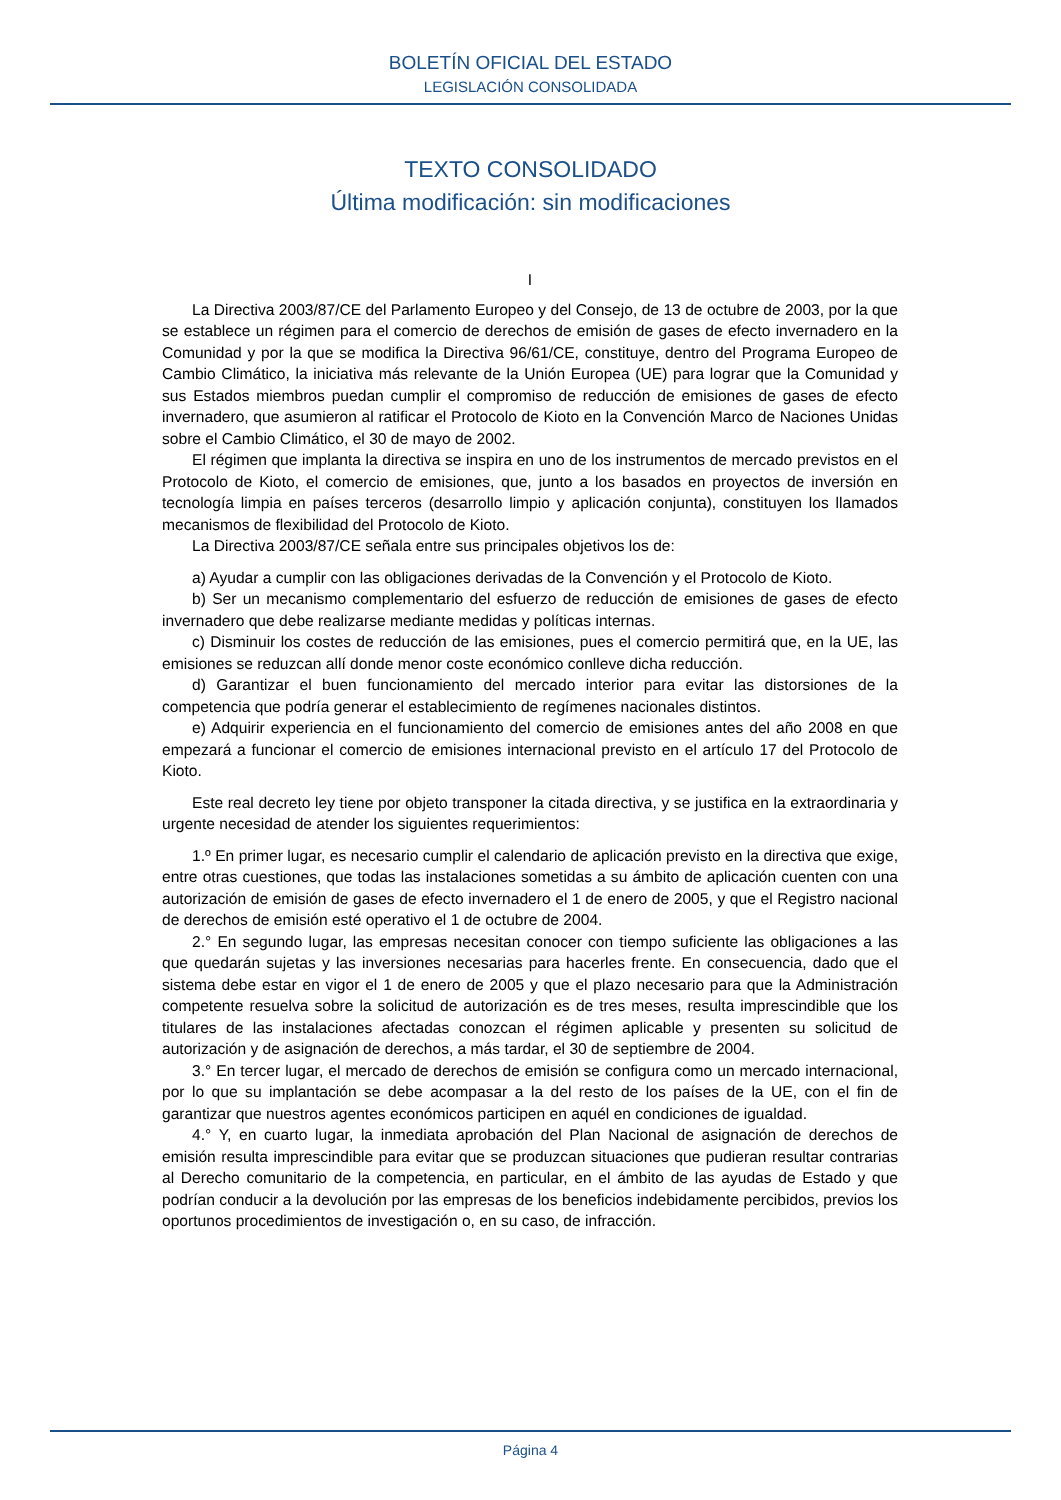BOLETÍN OFICIAL DEL ESTADO
LEGISLACIÓN CONSOLIDADA
TEXTO CONSOLIDADO
Última modificación: sin modificaciones
I
La Directiva 2003/87/CE del Parlamento Europeo y del Consejo, de 13 de octubre de 2003, por la que se establece un régimen para el comercio de derechos de emisión de gases de efecto invernadero en la Comunidad y por la que se modifica la Directiva 96/61/CE, constituye, dentro del Programa Europeo de Cambio Climático, la iniciativa más relevante de la Unión Europea (UE) para lograr que la Comunidad y sus Estados miembros puedan cumplir el compromiso de reducción de emisiones de gases de efecto invernadero, que asumieron al ratificar el Protocolo de Kioto en la Convención Marco de Naciones Unidas sobre el Cambio Climático, el 30 de mayo de 2002.
El régimen que implanta la directiva se inspira en uno de los instrumentos de mercado previstos en el Protocolo de Kioto, el comercio de emisiones, que, junto a los basados en proyectos de inversión en tecnología limpia en países terceros (desarrollo limpio y aplicación conjunta), constituyen los llamados mecanismos de flexibilidad del Protocolo de Kioto.
La Directiva 2003/87/CE señala entre sus principales objetivos los de:
a) Ayudar a cumplir con las obligaciones derivadas de la Convención y el Protocolo de Kioto.
b) Ser un mecanismo complementario del esfuerzo de reducción de emisiones de gases de efecto invernadero que debe realizarse mediante medidas y políticas internas.
c) Disminuir los costes de reducción de las emisiones, pues el comercio permitirá que, en la UE, las emisiones se reduzcan allí donde menor coste económico conlleve dicha reducción.
d) Garantizar el buen funcionamiento del mercado interior para evitar las distorsiones de la competencia que podría generar el establecimiento de regímenes nacionales distintos.
e) Adquirir experiencia en el funcionamiento del comercio de emisiones antes del año 2008 en que empezará a funcionar el comercio de emisiones internacional previsto en el artículo 17 del Protocolo de Kioto.
Este real decreto ley tiene por objeto transponer la citada directiva, y se justifica en la extraordinaria y urgente necesidad de atender los siguientes requerimientos:
1.º En primer lugar, es necesario cumplir el calendario de aplicación previsto en la directiva que exige, entre otras cuestiones, que todas las instalaciones sometidas a su ámbito de aplicación cuenten con una autorización de emisión de gases de efecto invernadero el 1 de enero de 2005, y que el Registro nacional de derechos de emisión esté operativo el 1 de octubre de 2004.
2.° En segundo lugar, las empresas necesitan conocer con tiempo suficiente las obligaciones a las que quedarán sujetas y las inversiones necesarias para hacerles frente. En consecuencia, dado que el sistema debe estar en vigor el 1 de enero de 2005 y que el plazo necesario para que la Administración competente resuelva sobre la solicitud de autorización es de tres meses, resulta imprescindible que los titulares de las instalaciones afectadas conozcan el régimen aplicable y presenten su solicitud de autorización y de asignación de derechos, a más tardar, el 30 de septiembre de 2004.
3.° En tercer lugar, el mercado de derechos de emisión se configura como un mercado internacional, por lo que su implantación se debe acompasar a la del resto de los países de la UE, con el fin de garantizar que nuestros agentes económicos participen en aquél en condiciones de igualdad.
4.° Y, en cuarto lugar, la inmediata aprobación del Plan Nacional de asignación de derechos de emisión resulta imprescindible para evitar que se produzcan situaciones que pudieran resultar contrarias al Derecho comunitario de la competencia, en particular, en el ámbito de las ayudas de Estado y que podrían conducir a la devolución por las empresas de los beneficios indebidamente percibidos, previos los oportunos procedimientos de investigación o, en su caso, de infracción.
Página 4